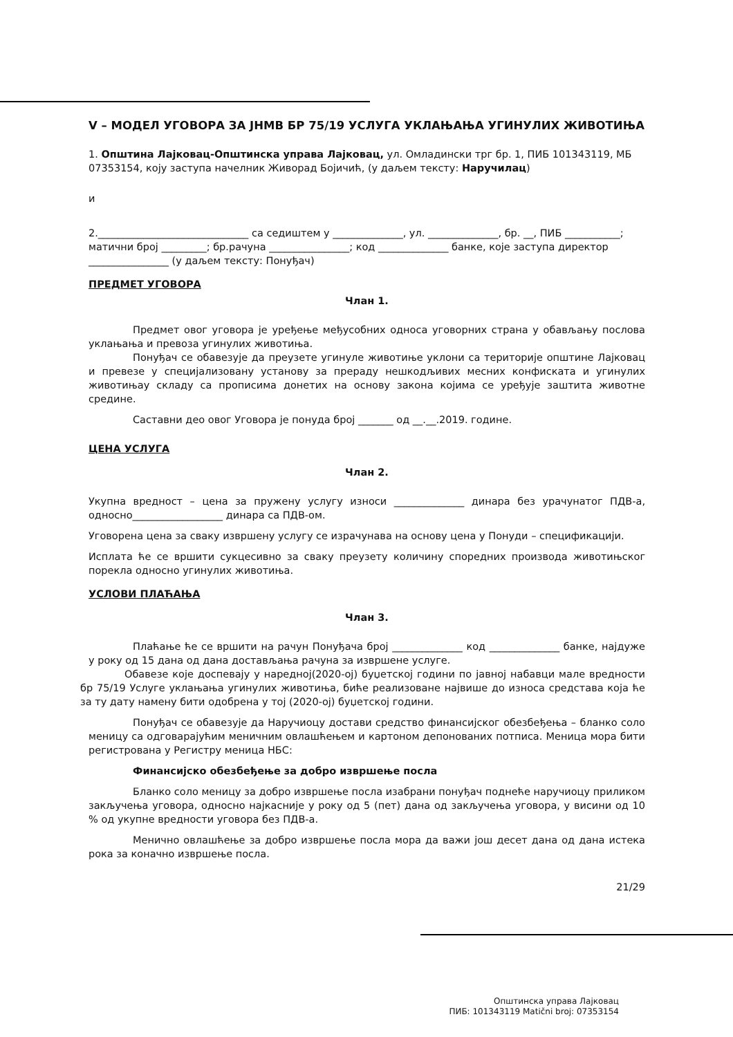V – МОДЕЛ УГОВОРА ЗА ЈНМВ БР 75/19 УСЛУГА УКЛАЊАЊА УГИНУЛИХ ЖИВОТИЊА
1. Општина Лајковац-Општинска управа Лајковац, ул. Омладински трг бр. 1, ПИБ 101343119, МБ 07353154, коју заступа начелник Живорад Бојичић, (у даљем тексту: Наручилац)
и
2.______________________________ са седиштем у ______________, ул. ______________, бр. __, ПИБ ___________; матични број _________; бр.рачуна ________________; код ______________ банке, које заступа директор ________________ (у даљем тексту: Понуђач)
ПРЕДМЕТ УГОВОРА
Члан 1.
Предмет овог уговора је уређење међусобних односа уговорних страна у обављању послова уклањања и превоза угинулих животиња.
Понуђач се обавезује да преузете угинуле животиње уклони са територије општине Лајковац и превезе у специјализовану установу за прераду нешкодљивих месних конфиската и угинулих животињау складу са прописима донетих на основу закона којима се уређује заштита животне средине.
Саставни део овог Уговора је понуда број _______ од __.__.2019. године.
ЦЕНА УСЛУГА
Члан 2.
Укупна вредност – цена за пружену услугу износи ______________ динара без урачунатог ПДВ-а, односно__________________ динара са ПДВ-ом.
Уговорена цена за сваку извршену услугу се израчунава на основу цена у Понуди – спецификацији.
Исплата ће се вршити сукцесивно за сваку преузету количину споредних производа животињског порекла односно угинулих животиња.
УСЛОВИ ПЛАЋАЊА
Члан 3.
Плаћање ће се вршити на рачун Понуђача број ______________ код ______________ банке, најдуже у року од 15 дана од дана достављања рачуна за извршене услуге.
Обавезе које доспевају у наредној(2020-ој) буџетској години по јавној набавци мале вредности бр 75/19 Услуге уклањања угинулих животиња, биће реализоване највише до износа средстава која ће за ту дату намену бити одобрена у тој (2020-ој) буџетској години.
Понуђач се обавезује да Наручиоцу достави средство финансијског обезбеђења – бланко соло меницу са одговарајућим меничним овлашћењем и картоном депонованих потписа. Меница мора бити регистрована у Регистру меница НБС:
Финансијско обезбеђење за добро извршење посла
Бланко соло меницу за добро извршење посла изабрани понуђач поднеће наручиоцу приликом закључења уговора, односно најкасније у року од 5 (пет) дана од закључења уговора, у висини од 10 % од укупне вредности уговора без ПДВ-а.
Менично овлашћење за добро извршење посла мора да важи још десет дана од дана истека рока за коначно извршење посла.
21/29
Општинска управа Лајковац
ПИБ: 101343119 Matični broj: 07353154